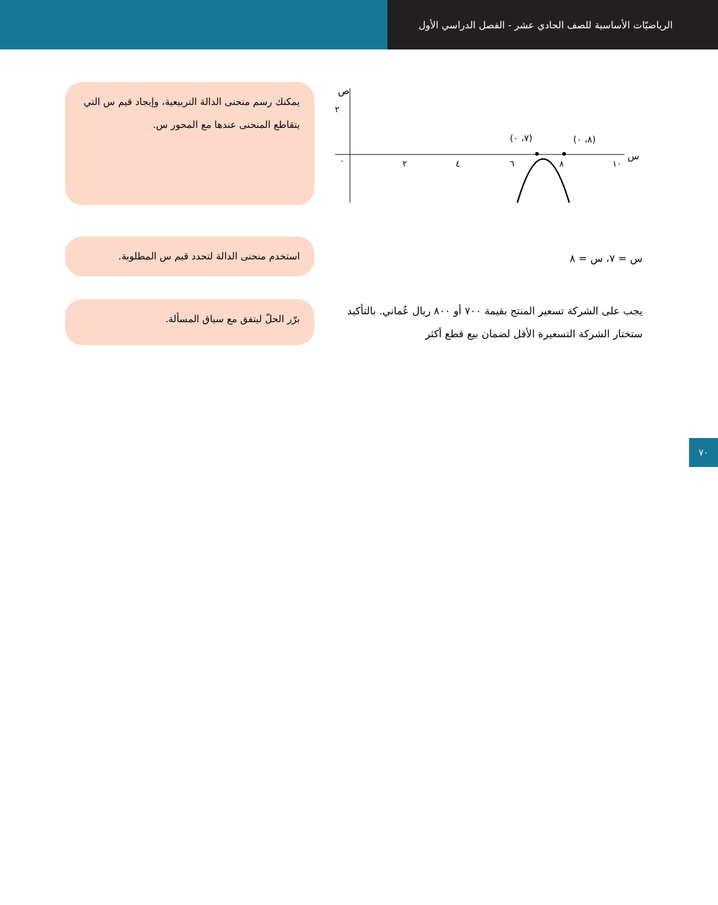الرياضيّات الأساسية للصف الحادي عشر - الفصل الدراسي الأول
ص
٢
٠
٢
٤
٦
٨
١٠
س
(٧، ٠)
(٨، ٠)
يمكنك رسم منحنى الدالة التربيعية، وإيجاد قيم س التي يتقاطع المنحنى عندها مع المحور س.
س = ٧، س = ٨
استخدم منحنى الدالة لتحدد قيم س المطلوبة.
يجب على الشركة تسعير المنتج بقيمة ٧٠٠ أو ٨٠٠ ريال عُماني. بالتأكيد ستختار الشركة التسعيرة الأقل لضمان بيع قطع أكثر
برّر الحلّ ليتفق مع سياق المسألة.
٧٠